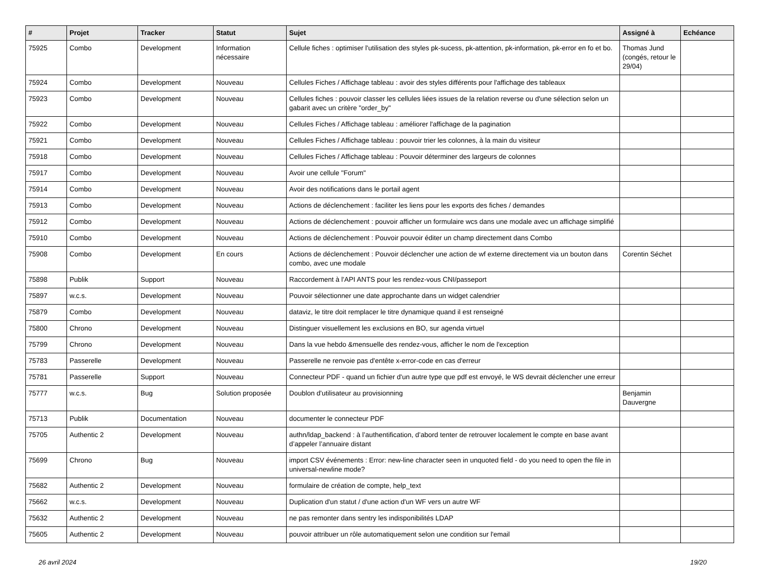| # | Projet | Tracker | Statut | Sujet | Assigné à | Echéance |
| --- | --- | --- | --- | --- | --- | --- |
| 75925 | Combo | Development | Information nécessaire | Cellule fiches : optimiser l'utilisation des styles pk-sucess, pk-attention, pk-information, pk-error en fo et bo. | Thomas Jund (congés, retour le 29/04) | |
| 75924 | Combo | Development | Nouveau | Cellules Fiches / Affichage tableau : avoir des styles différents pour l'affichage des tableaux | | |
| 75923 | Combo | Development | Nouveau | Cellules fiches : pouvoir classer les cellules liées issues de la relation reverse ou d'une sélection selon un gabarit avec un critère "order_by" | | |
| 75922 | Combo | Development | Nouveau | Cellules Fiches / Affichage tableau : améliorer l'affichage de la pagination | | |
| 75921 | Combo | Development | Nouveau | Cellules Fiches / Affichage tableau : pouvoir trier les colonnes, à la main du visiteur | | |
| 75918 | Combo | Development | Nouveau | Cellules Fiches / Affichage tableau : Pouvoir déterminer des largeurs de colonnes | | |
| 75917 | Combo | Development | Nouveau | Avoir une cellule "Forum" | | |
| 75914 | Combo | Development | Nouveau | Avoir des notifications dans le portail agent | | |
| 75913 | Combo | Development | Nouveau | Actions de déclenchement : faciliter les liens pour les exports des fiches / demandes | | |
| 75912 | Combo | Development | Nouveau | Actions de déclenchement : pouvoir afficher un formulaire wcs dans une modale avec un affichage simplifié | | |
| 75910 | Combo | Development | Nouveau | Actions de déclenchement : Pouvoir pouvoir éditer un champ directement dans Combo | | |
| 75908 | Combo | Development | En cours | Actions de déclenchement : Pouvoir déclencher une action de wf externe directement via un bouton dans combo, avec une modale | Corentin Séchet | |
| 75898 | Publik | Support | Nouveau | Raccordement à l'API ANTS pour les rendez-vous CNI/passeport | | |
| 75897 | w.c.s. | Development | Nouveau | Pouvoir sélectionner une date approchante dans un widget calendrier | | |
| 75879 | Combo | Development | Nouveau | dataviz, le titre doit remplacer le titre dynamique quand il est renseigné | | |
| 75800 | Chrono | Development | Nouveau | Distinguer visuellement les exclusions en BO, sur agenda virtuel | | |
| 75799 | Chrono | Development | Nouveau | Dans la vue hebdo &mensuelle des rendez-vous, afficher le nom de l'exception | | |
| 75783 | Passerelle | Development | Nouveau | Passerelle ne renvoie pas d'entête x-error-code en cas d'erreur | | |
| 75781 | Passerelle | Support | Nouveau | Connecteur PDF - quand un fichier d'un autre type que pdf est envoyé, le WS devrait déclencher une erreur | | |
| 75777 | w.c.s. | Bug | Solution proposée | Doublon d'utilisateur au provisionning | Benjamin Dauvergne | |
| 75713 | Publik | Documentation | Nouveau | documenter le connecteur PDF | | |
| 75705 | Authentic 2 | Development | Nouveau | authn/ldap_backend : à l’authentification, d’abord tenter de retrouver localement le compte en base avant d’appeler l’annuaire distant | | |
| 75699 | Chrono | Bug | Nouveau | import CSV événements : Error: new-line character seen in unquoted field - do you need to open the file in universal-newline mode? | | |
| 75682 | Authentic 2 | Development | Nouveau | formulaire de création de compte, help_text | | |
| 75662 | w.c.s. | Development | Nouveau | Duplication d'un statut / d'une action d'un WF vers un autre WF | | |
| 75632 | Authentic 2 | Development | Nouveau | ne pas remonter dans sentry les indisponibilités LDAP | | |
| 75605 | Authentic 2 | Development | Nouveau | pouvoir attribuer un rôle automatiquement selon une condition sur l'email | | |
26 avril 2024 19/20